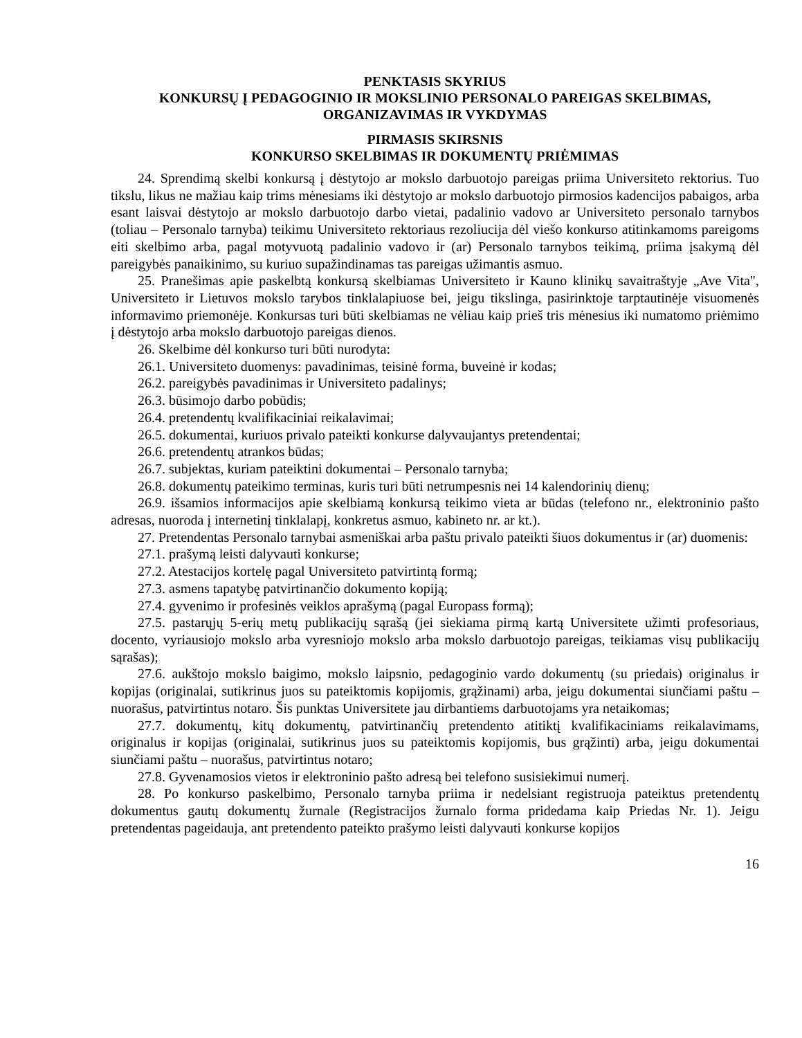PENKTASIS SKYRIUS
KONKURSŲ Į PEDAGOGINIO IR MOKSLINIO PERSONALO PAREIGAS SKELBIMAS, ORGANIZAVIMAS IR VYKDYMAS
PIRMASIS SKIRSNIS
KONKURSO SKELBIMAS IR DOKUMENTŲ PRIĖMIMAS
24. Sprendimą skelbi konkursą į dėstytojo ar mokslo darbuotojo pareigas priima Universiteto rektorius. Tuo tikslu, likus ne mažiau kaip trims mėnesiams iki dėstytojo ar mokslo darbuotojo pirmosios kadencijos pabaigos, arba esant laisvai dėstytojo ar mokslo darbuotojo darbo vietai, padalinio vadovo ar Universiteto personalo tarnybos (toliau – Personalo tarnyba) teikimu Universiteto rektoriaus rezoliucija dėl viešo konkurso atitinkamoms pareigoms eiti skelbimo arba, pagal motyvuotą padalinio vadovo ir (ar) Personalo tarnybos teikimą, priima įsakymą dėl pareigybės panaikinimo, su kuriuo supažindinamas tas pareigas užimantis asmuo.
25. Pranešimas apie paskelbtą konkursą skelbiamas Universiteto ir Kauno klinikų savaitraštyje „Ave Vita", Universiteto ir Lietuvos mokslo tarybos tinklalapiuose bei, jeigu tikslinga, pasirinktoje tarptautinėje visuomenės informavimo priemonėje. Konkursas turi būti skelbiamas ne vėliau kaip prieš tris mėnesius iki numatomo priėmimo į dėstytojo arba mokslo darbuotojo pareigas dienos.
26. Skelbime dėl konkurso turi būti nurodyta:
26.1. Universiteto duomenys: pavadinimas, teisinė forma, buveinė ir kodas;
26.2. pareigybės pavadinimas ir Universiteto padalinys;
26.3. būsimojo darbo pobūdis;
26.4. pretendentų kvalifikaciniai reikalavimai;
26.5. dokumentai, kuriuos privalo pateikti konkurse dalyvaujantys pretendentai;
26.6. pretendentų atrankos būdas;
26.7. subjektas, kuriam pateiktini dokumentai – Personalo tarnyba;
26.8. dokumentų pateikimo terminas, kuris turi būti netrumpesnis nei 14 kalendorinių dienų;
26.9. išsamios informacijos apie skelbiamą konkursą teikimo vieta ar būdas (telefono nr., elektroninio pašto adresas, nuoroda į internetinį tinklalapį, konkretus asmuo, kabineto nr. ar kt.).
27. Pretendentas Personalo tarnybai asmeniškai arba paštu privalo pateikti šiuos dokumentus ir (ar) duomenis:
27.1. prašymą leisti dalyvauti konkurse;
27.2. Atestacijos kortelę pagal Universiteto patvirtintą formą;
27.3. asmens tapatybę patvirtinančio dokumento kopiją;
27.4. gyvenimo ir profesinės veiklos aprašymą (pagal Europass formą);
27.5. pastarųjų 5-erių metų publikacijų sąrašą (jei siekiama pirmą kartą Universitete užimti profesoriaus, docento, vyriausiojo mokslo arba vyresniojo mokslo arba mokslo darbuotojo pareigas, teikiamas visų publikacijų sąrašas);
27.6. aukštojo mokslo baigimo, mokslo laipsnio, pedagoginio vardo dokumentų (su priedais) originalus ir kopijas (originalai, sutikrinus juos su pateiktomis kopijomis, grąžinami) arba, jeigu dokumentai siunčiami paštu – nuorašus, patvirtintus notaro. Šis punktas Universitete jau dirbantiems darbuotojams yra netaikomas;
27.7. dokumentų, kitų dokumentų, patvirtinančių pretendento atitiktį kvalifikaciniams reikalavimams, originalus ir kopijas (originalai, sutikrinus juos su pateiktomis kopijomis, bus grąžinti) arba, jeigu dokumentai siunčiami paštu – nuorašus, patvirtintus notaro;
27.8. Gyvenamosios vietos ir elektroninio pašto adresą bei telefono susisiekimui numerį.
28. Po konkurso paskelbimo, Personalo tarnyba priima ir nedelsiant registruoja pateiktus pretendentų dokumentus gautų dokumentų žurnale (Registracijos žurnalo forma pridedama kaip Priedas Nr. 1). Jeigu pretendentas pageidauja, ant pretendento pateikto prašymo leisti dalyvauti konkurse kopijos
16